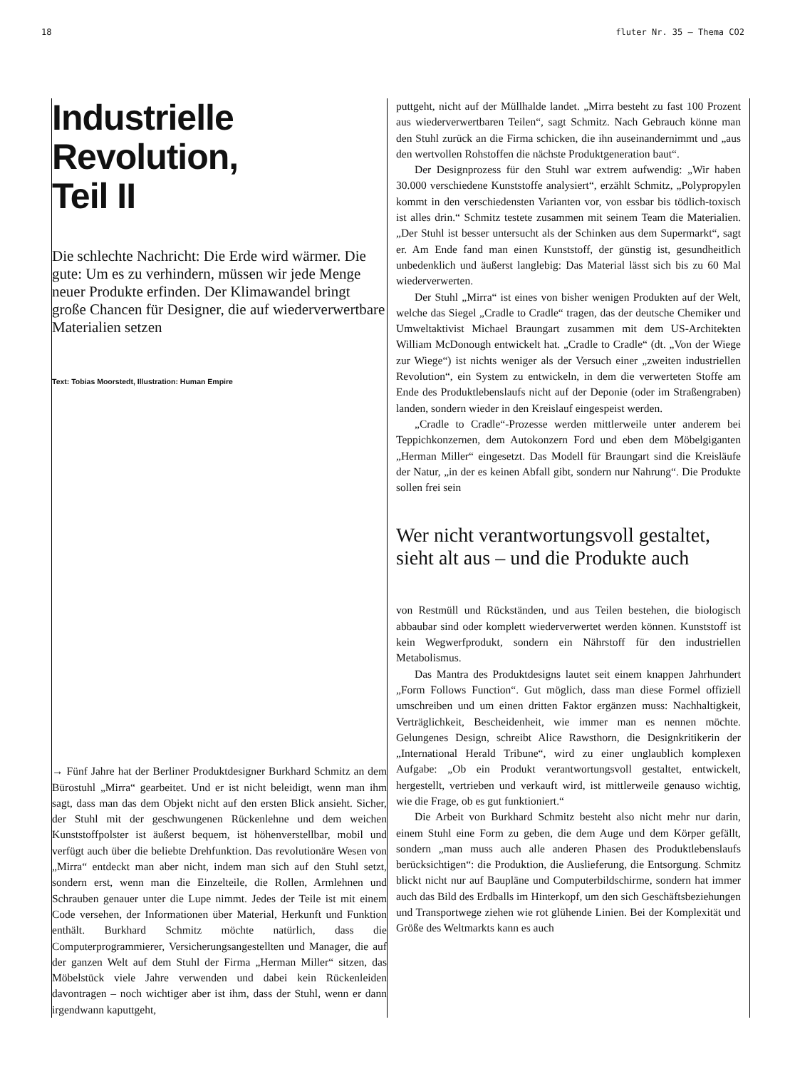18 fluter Nr. 35 – Thema CO2
Industrielle
Revolution,
Teil II
Die schlechte Nachricht: Die Erde wird wärmer. Die gute: Um es zu verhindern, müssen wir jede Menge neuer Produkte erfinden. Der Klimawandel bringt große Chancen für Designer, die auf wiederverwertbare Materialien setzen
Text: Tobias Moorstedt, Illustration: Human Empire
→ Fünf Jahre hat der Berliner Produktdesigner Burkhard Schmitz an dem Bürostuhl „Mirra“ gearbeitet. Und er ist nicht beleidigt, wenn man ihm sagt, dass man das dem Objekt nicht auf den ersten Blick ansieht. Sicher, der Stuhl mit der geschwungenen Rückenlehne und dem weichen Kunststoffpolster ist äußerst bequem, ist höhenverstellbar, mobil und verfügt auch über die beliebte Drehfunktion. Das revolutionäre Wesen von „Mirra“ entdeckt man aber nicht, indem man sich auf den Stuhl setzt, sondern erst, wenn man die Einzelteile, die Rollen, Armlehnen und Schrauben genauer unter die Lupe nimmt. Jedes der Teile ist mit einem Code versehen, der Informationen über Material, Herkunft und Funktion enthält. Burkhard Schmitz möchte natürlich, dass die Computerprogrammierer, Versicherungsangestellten und Manager, die auf der ganzen Welt auf dem Stuhl der Firma „Herman Miller“ sitzen, das Möbelstück viele Jahre verwenden und dabei kein Rückenleiden davontragen – noch wichtiger aber ist ihm, dass der Stuhl, wenn er dann irgendwann kaputtgeht,
puttgeht, nicht auf der Müllhalde landet. „Mirra besteht zu fast 100 Prozent aus wiederverwertbaren Teilen“, sagt Schmitz. Nach Gebrauch könne man den Stuhl zurück an die Firma schicken, die ihn auseinandernimmt und „aus den wertvollen Rohstoffen die nächste Produktgeneration baut“.
Der Designprozess für den Stuhl war extrem aufwendig: „Wir haben 30.000 verschiedene Kunststoffe analysiert“, erzählt Schmitz, „Polypropylen kommt in den verschiedensten Varianten vor, von essbar bis tödlich-toxisch ist alles drin.“ Schmitz testete zusammen mit seinem Team die Materialien. „Der Stuhl ist besser untersucht als der Schinken aus dem Supermarkt“, sagt er. Am Ende fand man einen Kunststoff, der günstig ist, gesundheitlich unbedenklich und äußerst langlebig: Das Material lässt sich bis zu 60 Mal wiederverwerten.
Der Stuhl „Mirra“ ist eines von bisher wenigen Produkten auf der Welt, welche das Siegel „Cradle to Cradle“ tragen, das der deutsche Chemiker und Umweltaktivist Michael Braungart zusammen mit dem US-Architekten William McDonough entwickelt hat. „Cradle to Cradle“ (dt. „Von der Wiege zur Wiege“) ist nichts weniger als der Versuch einer „zweiten industriellen Revolution“, ein System zu entwickeln, in dem die verwerteten Stoffe am Ende des Produktlebenslaufs nicht auf der Deponie (oder im Straßengraben) landen, sondern wieder in den Kreislauf eingespeist werden.
„Cradle to Cradle“-Prozesse werden mittlerweile unter anderem bei Teppichkonzernen, dem Autokonzern Ford und eben dem Möbelgiganten „Herman Miller“ eingesetzt. Das Modell für Braungart sind die Kreisläufe der Natur, „in der es keinen Abfall gibt, sondern nur Nahrung“. Die Produkte sollen frei sein
Wer nicht verantwortungsvoll gestaltet, sieht alt aus – und die Produkte auch
von Restmüll und Rückständen, und aus Teilen bestehen, die biologisch abbaubar sind oder komplett wiederverwertet werden können. Kunststoff ist kein Wegwerfprodukt, sondern ein Nährstoff für den industriellen Metabolismus.
Das Mantra des Produktdesigns lautet seit einem knappen Jahrhundert „Form Follows Function“. Gut möglich, dass man diese Formel offiziell umschreiben und um einen dritten Faktor ergänzen muss: Nachhaltigkeit, Verträglichkeit, Bescheidenheit, wie immer man es nennen möchte. Gelungenes Design, schreibt Alice Rawsthorn, die Designkritikerin der „International Herald Tribune“, wird zu einer unglaublich komplexen Aufgabe: „Ob ein Produkt verantwortungsvoll gestaltet, entwickelt, hergestellt, vertrieben und verkauft wird, ist mittlerweile genauso wichtig, wie die Frage, ob es gut funktioniert.“
Die Arbeit von Burkhard Schmitz besteht also nicht mehr nur darin, einem Stuhl eine Form zu geben, die dem Auge und dem Körper gefällt, sondern „man muss auch alle anderen Phasen des Produktlebenslaufs berücksichtigen“: die Produktion, die Auslieferung, die Entsorgung. Schmitz blickt nicht nur auf Baupläne und Computerbildschirme, sondern hat immer auch das Bild des Erdballs im Hinterkopf, um den sich Geschäftsbeziehungen und Transportwege ziehen wie rot glühende Linien. Bei der Komplexität und Größe des Weltmarkts kann es auch